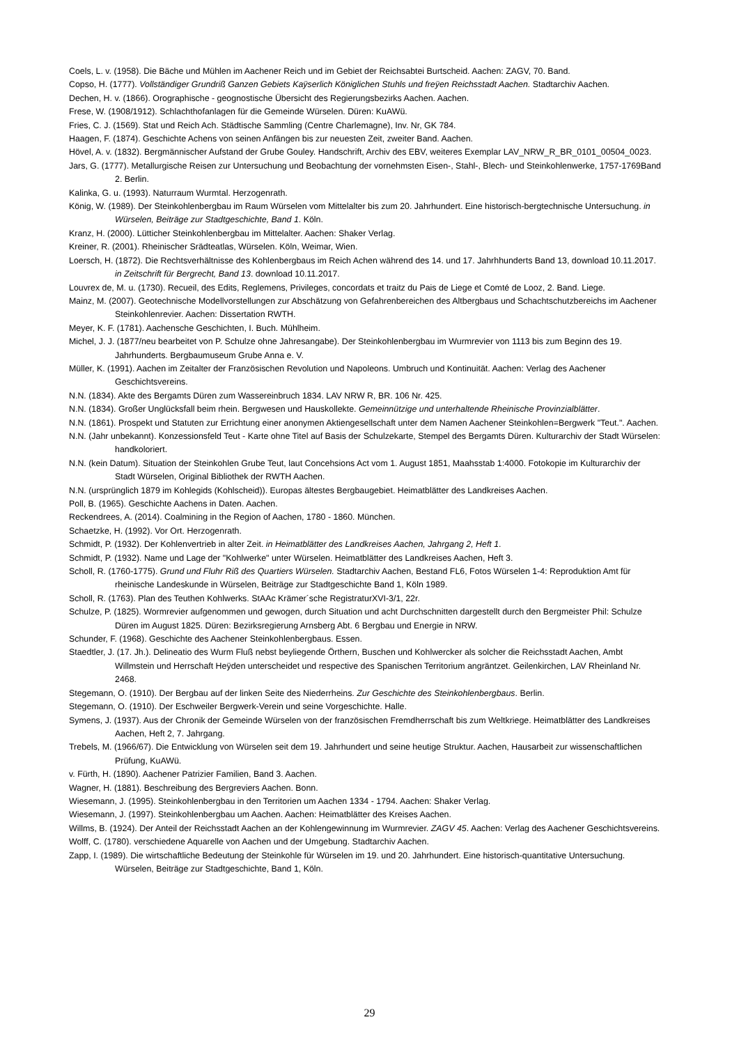Coels, L. v. (1958). Die Bäche und Mühlen im Aachener Reich und im Gebiet der Reichsabtei Burtscheid. Aachen: ZAGV, 70. Band.
Copso, H. (1777). Vollständiger Grundriß Ganzen Gebiets Kaÿserlich Königlichen Stuhls und freÿen Reichsstadt Aachen. Stadtarchiv Aachen.
Dechen, H. v. (1866). Orographische - geognostische Übersicht des Regierungsbezirks Aachen. Aachen.
Frese, W. (1908/1912). Schlachthofanlagen für die Gemeinde Würselen. Düren: KuAWü.
Fries, C. J. (1569). Stat und Reich Ach. Städtische Sammling (Centre Charlemagne), Inv. Nr, GK 784.
Haagen, F. (1874). Geschichte Achens von seinen Anfängen bis zur neuesten Zeit, zweiter Band. Aachen.
Hövel, A. v. (1832). Bergmännischer Aufstand der Grube Gouley. Handschrift, Archiv des EBV, weiteres Exemplar LAV_NRW_R_BR_0101_00504_0023.
Jars, G. (1777). Metallurgische Reisen zur Untersuchung und Beobachtung der vornehmsten Eisen-, Stahl-, Blech- und Steinkohlenwerke, 1757-1769Band 2. Berlin.
Kalinka, G. u. (1993). Naturraum Wurmtal. Herzogenrath.
König, W. (1989). Der Steinkohlenbergbau im Raum Würselen vom Mittelalter bis zum 20. Jahrhundert. Eine historisch-bergtechnische Untersuchung. in Würselen, Beiträge zur Stadtgeschichte, Band 1. Köln.
Kranz, H. (2000). Lütticher Steinkohlenbergbau im Mittelalter. Aachen: Shaker Verlag.
Kreiner, R. (2001). Rheinischer Srädteatlas, Würselen. Köln, Weimar, Wien.
Loersch, H. (1872). Die Rechtsverhältnisse des Kohlenbergbaus im Reich Achen während des 14. und 17. Jahrhhunderts Band 13, download 10.11.2017. in Zeitschrift für Bergrecht, Band 13. download 10.11.2017.
Louvrex de, M. u. (1730). Recueil, des Edits, Reglemens, Privileges, concordats et traitz du Pais de Liege et Comté de Looz, 2. Band. Liege.
Mainz, M. (2007). Geotechnische Modellvorstellungen zur Abschätzung von Gefahrenbereichen des Altbergbaus und Schachtschutzbereichs im Aachener Steinkohlenrevier. Aachen: Dissertation RWTH.
Meyer, K. F. (1781). Aachensche Geschichten, I. Buch. Mühlheim.
Michel, J. J. (1877/neu bearbeitet von P. Schulze ohne Jahresangabe). Der Steinkohlenbergbau im Wurmrevier von 1113 bis zum Beginn des 19. Jahrhunderts. Bergbaumuseum Grube Anna e. V.
Müller, K. (1991). Aachen im Zeitalter der Französischen Revolution und Napoleons. Umbruch und Kontinuität. Aachen: Verlag des Aachener Geschichtsvereins.
N.N. (1834). Akte des Bergamts Düren zum Wassereinbruch 1834. LAV NRW R, BR. 106 Nr. 425.
N.N. (1834). Großer Unglücksfall beim rhein. Bergwesen und Hauskollekte. Gemeinnützige und unterhaltende Rheinische Provinzialblätter.
N.N. (1861). Prospekt und Statuten zur Errichtung einer anonymen Aktiengesellschaft unter dem Namen Aachener Steinkohlen=Bergwerk "Teut.". Aachen.
N.N. (Jahr unbekannt). Konzessionsfeld Teut - Karte ohne Titel auf Basis der Schulzekarte, Stempel des Bergamts Düren. Kulturarchiv der Stadt Würselen: handkoloriert.
N.N. (kein Datum). Situation der Steinkohlen Grube Teut, laut Concehsions Act vom 1. August 1851, Maahsstab 1:4000. Fotokopie im Kulturarchiv der Stadt Würselen, Original Bibliothek der RWTH Aachen.
N.N. (ursprünglich 1879 im Kohlegids (Kohlscheid)). Europas ältestes Bergbaugebiet. Heimatblätter des Landkreises Aachen.
Poll, B. (1965). Geschichte Aachens in Daten. Aachen.
Reckendrees, A. (2014). Coalmining in the Region of Aachen, 1780 - 1860. München.
Schaetzke, H. (1992). Vor Ort. Herzogenrath.
Schmidt, P. (1932). Der Kohlenvertrieb in alter Zeit. in Heimatblätter des Landkreises Aachen, Jahrgang 2, Heft 1.
Schmidt, P. (1932). Name und Lage der "Kohlwerke" unter Würselen. Heimatblätter des Landkreises Aachen, Heft 3.
Scholl, R. (1760-1775). Grund und Fluhr Riß des Quartiers Würselen. Stadtarchiv Aachen, Bestand FL6, Fotos Würselen 1-4: Reproduktion Amt für rheinische Landeskunde in Würselen, Beiträge zur Stadtgeschichte Band 1, Köln 1989.
Scholl, R. (1763). Plan des Teuthen Kohlwerks. StAAc Krämer´sche RegistraturXVI-3/1, 22r.
Schulze, P. (1825). Wormrevier aufgenommen und gewogen, durch Situation und acht Durchschnitten dargestellt durch den Bergmeister Phil: Schulze Düren im August 1825. Düren: Bezirksregierung Arnsberg Abt. 6 Bergbau und Energie in NRW.
Schunder, F. (1968). Geschichte des Aachener Steinkohlenbergbaus. Essen.
Staedtler, J. (17. Jh.). Delineatio des Wurm Fluß nebst beyliegende Örthern, Buschen und Kohlwercker als solcher die Reichsstadt Aachen, Ambt Willmstein und Herrschaft Heÿden unterscheidet und respective des Spanischen Territorium angräntzet. Geilenkirchen, LAV Rheinland Nr. 2468.
Stegemann, O. (1910). Der Bergbau auf der linken Seite des Niederrheins. Zur Geschichte des Steinkohlenbergbaus. Berlin.
Stegemann, O. (1910). Der Eschweiler Bergwerk-Verein und seine Vorgeschichte. Halle.
Symens, J. (1937). Aus der Chronik der Gemeinde Würselen von der französischen Fremdherrschaft bis zum Weltkriege. Heimatblätter des Landkreises Aachen, Heft 2, 7. Jahrgang.
Trebels, M. (1966/67). Die Entwicklung von Würselen seit dem 19. Jahrhundert und seine heutige Struktur. Aachen, Hausarbeit zur wissenschaftlichen Prüfung, KuAWü.
v. Fürth, H. (1890). Aachener Patrizier Familien, Band 3. Aachen.
Wagner, H. (1881). Beschreibung des Bergreviers Aachen. Bonn.
Wiesemann, J. (1995). Steinkohlenbergbau in den Territorien um Aachen 1334 - 1794. Aachen: Shaker Verlag.
Wiesemann, J. (1997). Steinkohlenbergbau um Aachen. Aachen: Heimatblätter des Kreises Aachen.
Willms, B. (1924). Der Anteil der Reichsstadt Aachen an der Kohlengewinnung im Wurmrevier. ZAGV 45. Aachen: Verlag des Aachener Geschichtsvereins.
Wolff, C. (1780). verschiedene Aquarelle von Aachen und der Umgebung. Stadtarchiv Aachen.
Zapp, I. (1989). Die wirtschaftliche Bedeutung der Steinkohle für Würselen im 19. und 20. Jahrhundert. Eine historisch-quantitative Untersuchung. Würselen, Beiträge zur Stadtgeschichte, Band 1, Köln.
29